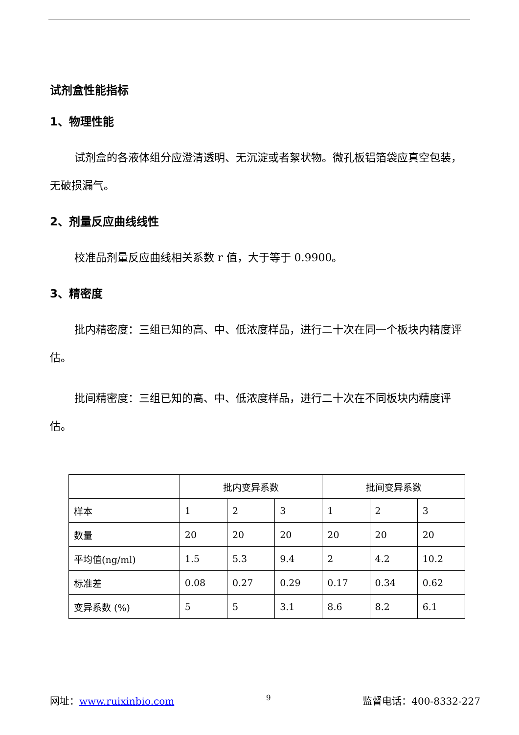试剂盒性能指标
1、物理性能
试剂盒的各液体组分应澄清透明、无沉淀或者絮状物。微孔板铝箔袋应真空包装，无破损漏气。
2、剂量反应曲线线性
校准品剂量反应曲线相关系数 r 值，大于等于 0.9900。
3、精密度
批内精密度：三组已知的高、中、低浓度样品，进行二十次在同一个板块内精度评估。
批间精密度：三组已知的高、中、低浓度样品，进行二十次在不同板块内精度评估。
| | 批内变异系数 | | | 批间变异系数 | | |
| 样本 | 1 | 2 | 3 | 1 | 2 | 3 |
| 数量 | 20 | 20 | 20 | 20 | 20 | 20 |
| 平均值(ng/ml) | 1.5 | 5.3 | 9.4 | 2 | 4.2 | 10.2 |
| 标准差 | 0.08 | 0.27 | 0.29 | 0.17 | 0.34 | 0.62 |
| 变异系数 (%) | 5 | 5 | 3.1 | 8.6 | 8.2 | 6.1 |
网址：www.ruixinbio.com 9 监督电话：400-8332-227